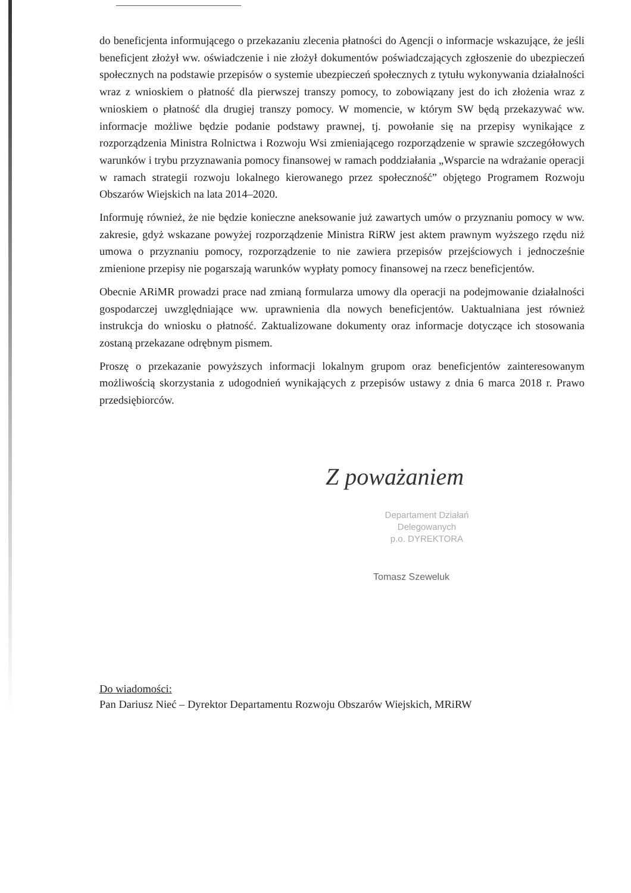do beneficjenta informującego o przekazaniu zlecenia płatności do Agencji o informacje wskazujące, że jeśli beneficjent złożył ww. oświadczenie i nie złożył dokumentów poświadczających zgłoszenie do ubezpieczeń społecznych na podstawie przepisów o systemie ubezpieczeń społecznych z tytułu wykonywania działalności wraz z wnioskiem o płatność dla pierwszej transzy pomocy, to zobowiązany jest do ich złożenia wraz z wnioskiem o płatność dla drugiej transzy pomocy. W momencie, w którym SW będą przekazywać ww. informacje możliwe będzie podanie podstawy prawnej, tj. powołanie się na przepisy wynikające z rozporządzenia Ministra Rolnictwa i Rozwoju Wsi zmieniającego rozporządzenie w sprawie szczegółowych warunków i trybu przyznawania pomocy finansowej w ramach poddziałania „Wsparcie na wdrażanie operacji w ramach strategii rozwoju lokalnego kierowanego przez społeczność” objętego Programem Rozwoju Obszarów Wiejskich na lata 2014–2020.
Informuję również, że nie będzie konieczne aneksowanie już zawartych umów o przyznaniu pomocy w ww. zakresie, gdyż wskazane powyżej rozporządzenie Ministra RiRW jest aktem prawnym wyższego rzędu niż umowa o przyznaniu pomocy, rozporządzenie to nie zawiera przepisów przejściowych i jednocześnie zmienione przepisy nie pogarszają warunków wypłaty pomocy finansowej na rzecz beneficjentów.
Obecnie ARiMR prowadzi prace nad zmianą formularza umowy dla operacji na podejmowanie działalności gospodarczej uwzględniające ww. uprawnienia dla nowych beneficjentów. Uaktualniana jest również instrukcja do wniosku o płatność. Zaktualizowane dokumenty oraz informacje dotyczące ich stosowania zostaną przekazane odrębnym pismem.
Proszę o przekazanie powyższych informacji lokalnym grupom oraz beneficjentów zainteresowanym możliwością skorzystania z udogodnień wynikających z przepisów ustawy z dnia 6 marca 2018 r. Prawo przedsiębiorców.
Z poważaniem
Departament Działań Delegowanych
p.o. DYREKTORA
Tomasz Szeweluk
Do wiadomości:
Pan Dariusz Nieć – Dyrektor Departamentu Rozwoju Obszarów Wiejskich, MRiRW